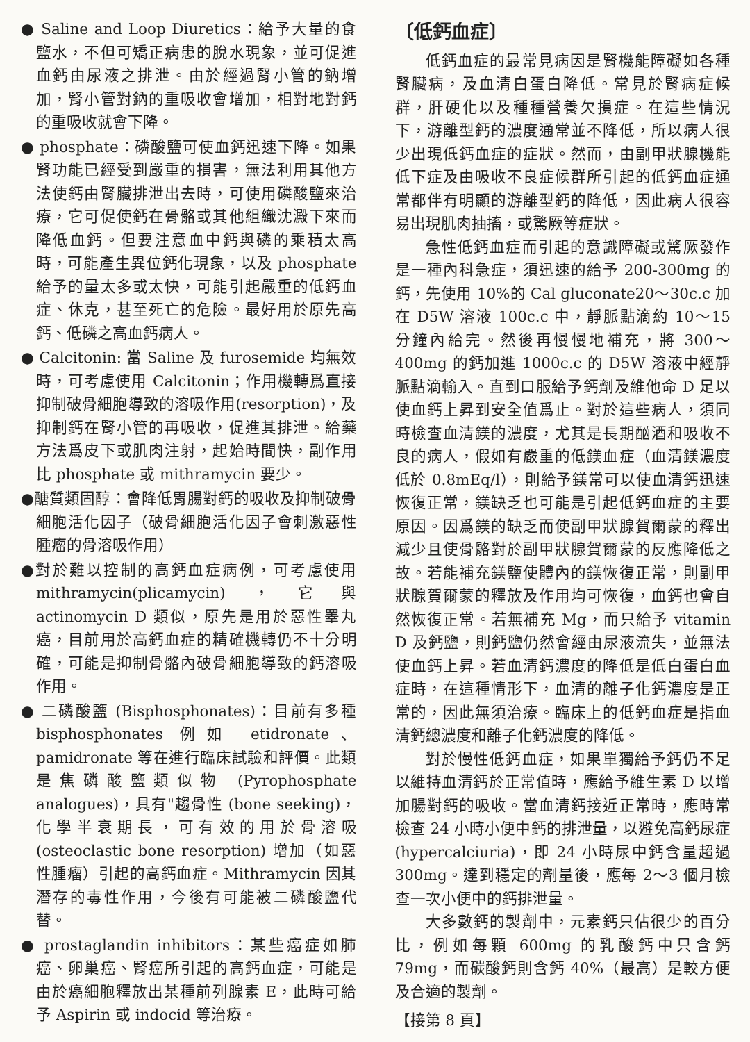● Saline and Loop Diuretics：給予大量的食鹽水，不但可矯正病患的脫水現象，並可促進血鈣由尿液之排泄。由於經過腎小管的鈉增加，腎小管對鈉的重吸收會增加，相對地對鈣的重吸收就會下降。
● phosphate：磷酸鹽可使血鈣迅速下降。如果腎功能已經受到嚴重的損害，無法利用其他方法使鈣由腎臟排泄出去時，可使用磷酸鹽來治療，它可促使鈣在骨骼或其他組織沈澱下來而降低血鈣。但要注意血中鈣與磷的乘積太高時，可能產生異位鈣化現象，以及 phosphate 給予的量太多或太快，可能引起嚴重的低鈣血症、休克，甚至死亡的危險。最好用於原先高鈣、低磷之高血鈣病人。
● Calcitonin: 當 Saline 及 furosemide 均無效時，可考慮使用 Calcitonin；作用機轉爲直接抑制破骨細胞導致的溶吸作用(resorption)，及抑制鈣在腎小管的再吸收，促進其排泄。給藥方法爲皮下或肌肉注射，起始時間快，副作用比 phosphate 或 mithramycin 要少。
●醣質類固醇：會降低胃腸對鈣的吸收及抑制破骨細胞活化因子（破骨細胞活化因子會刺激惡性腫瘤的骨溶吸作用）
●對於難以控制的高鈣血症病例，可考慮使用 mithramycin(plicamycin)，它與 actinomycin D 類似，原先是用於惡性睪丸癌，目前用於高鈣血症的精確機轉仍不十分明確，可能是抑制骨骼內破骨細胞導致的鈣溶吸作用。
● 二磷酸鹽 (Bisphosphonates)：目前有多種 bisphosphonates 例如 etidronate、pamidronate 等在進行臨床試驗和評價。此類是焦磷酸鹽類似物 (Pyrophosphate analogues)，具有"趨骨性 (bone seeking)，化學半衰期長，可有效的用於骨溶吸 (osteoclastic bone resorption) 增加（如惡性腫瘤）引起的高鈣血症。Mithramycin 因其潛存的毒性作用，今後有可能被二磷酸鹽代替。
● prostaglandin inhibitors：某些癌症如肺癌、卵巢癌、腎癌所引起的高鈣血症，可能是由於癌細胞釋放出某種前列腺素 E，此時可給予 Aspirin 或 indocid 等治療。
〔低鈣血症〕
低鈣血症的最常見病因是腎機能障礙如各種腎臟病，及血清白蛋白降低。常見於腎病症候群，肝硬化以及種種營養欠損症。在這些情況下，游離型鈣的濃度通常並不降低，所以病人很少出現低鈣血症的症狀。然而，由副甲狀腺機能低下症及由吸收不良症候群所引起的低鈣血症通常都伴有明顯的游離型鈣的降低，因此病人很容易出現肌肉抽搐，或驚厥等症狀。
急性低鈣血症而引起的意識障礙或驚厥發作是一種內科急症，須迅速的給予 200-300mg 的鈣，先使用 10%的 Cal gluconate20～30c.c 加在 D5W 溶液 100c.c 中，靜脈點滴約 10～15 分鐘內給完。然後再慢慢地補充，將 300～400mg 的鈣加進 1000c.c 的 D5W 溶液中經靜脈點滴輸入。直到口服給予鈣劑及維他命 D 足以使血鈣上昇到安全值爲止。對於這些病人，須同時檢查血清鎂的濃度，尤其是長期酗酒和吸收不良的病人，假如有嚴重的低鎂血症（血清鎂濃度低於 0.8mEq/l），則給予鎂常可以使血清鈣迅速恢復正常，鎂缺乏也可能是引起低鈣血症的主要原因。因爲鎂的缺乏而使副甲狀腺賀爾蒙的釋出減少且使骨骼對於副甲狀腺賀爾蒙的反應降低之故。若能補充鎂鹽使體內的鎂恢復正常，則副甲狀腺賀爾蒙的釋放及作用均可恢復，血鈣也會自然恢復正常。若無補充 Mg，而只給予 vitamin D 及鈣鹽，則鈣鹽仍然會經由尿液流失，並無法使血鈣上昇。若血清鈣濃度的降低是低白蛋白血症時，在這種情形下，血清的離子化鈣濃度是正常的，因此無須治療。臨床上的低鈣血症是指血清鈣總濃度和離子化鈣濃度的降低。
對於慢性低鈣血症，如果單獨給予鈣仍不足以維持血清鈣於正常值時，應給予維生素 D 以增加腸對鈣的吸收。當血清鈣接近正常時，應時常檢查 24 小時小便中鈣的排泄量，以避免高鈣尿症 (hypercalciuria)，即 24 小時尿中鈣含量超過 300mg。達到穩定的劑量後，應每 2～3 個月檢查一次小便中的鈣排泄量。
大多數鈣的製劑中，元素鈣只佔很少的百分比，例如每顆 600mg 的乳酸鈣中只含鈣 79mg，而碳酸鈣則含鈣 40%（最高）是較方便及合適的製劑。
【接第 8 頁】